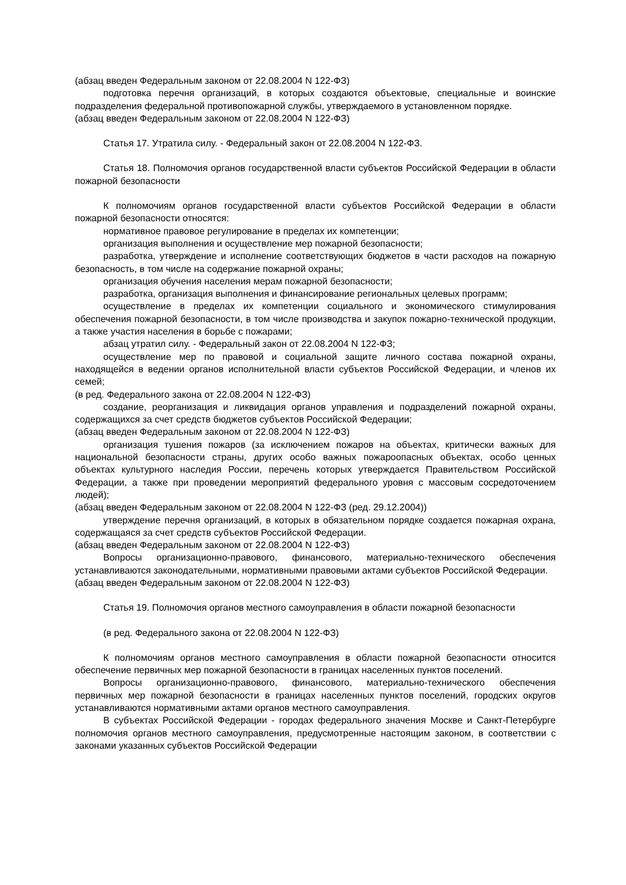(абзац введен Федеральным законом от 22.08.2004 N 122-ФЗ)
подготовка перечня организаций, в которых создаются объектовые, специальные и воинские подразделения федеральной противопожарной службы, утверждаемого в установленном порядке.
(абзац введен Федеральным законом от 22.08.2004 N 122-ФЗ)
Статья 17. Утратила силу. - Федеральный закон от 22.08.2004 N 122-ФЗ.
Статья 18. Полномочия органов государственной власти субъектов Российской Федерации в области пожарной безопасности
К полномочиям органов государственной власти субъектов Российской Федерации в области пожарной безопасности относятся:
нормативное правовое регулирование в пределах их компетенции;
организация выполнения и осуществление мер пожарной безопасности;
разработка, утверждение и исполнение соответствующих бюджетов в части расходов на пожарную безопасность, в том числе на содержание пожарной охраны;
организация обучения населения мерам пожарной безопасности;
разработка, организация выполнения и финансирование региональных целевых программ;
осуществление в пределах их компетенции социального и экономического стимулирования обеспечения пожарной безопасности, в том числе производства и закупок пожарно-технической продукции, а также участия населения в борьбе с пожарами;
абзац утратил силу. - Федеральный закон от 22.08.2004 N 122-ФЗ;
осуществление мер по правовой и социальной защите личного состава пожарной охраны, находящейся в ведении органов исполнительной власти субъектов Российской Федерации, и членов их семей;
(в ред. Федерального закона от 22.08.2004 N 122-ФЗ)
создание, реорганизация и ликвидация органов управления и подразделений пожарной охраны, содержащихся за счет средств бюджетов субъектов Российской Федерации;
(абзац введен Федеральным законом от 22.08.2004 N 122-ФЗ)
организация тушения пожаров (за исключением пожаров на объектах, критически важных для национальной безопасности страны, других особо важных пожароопасных объектах, особо ценных объектах культурного наследия России, перечень которых утверждается Правительством Российской Федерации, а также при проведении мероприятий федерального уровня с массовым сосредоточением людей);
(абзац введен Федеральным законом от 22.08.2004 N 122-ФЗ (ред. 29.12.2004))
утверждение перечня организаций, в которых в обязательном порядке создается пожарная охрана, содержащаяся за счет средств субъектов Российской Федерации.
(абзац введен Федеральным законом от 22.08.2004 N 122-ФЗ)
Вопросы организационно-правового, финансового, материально-технического обеспечения устанавливаются законодательными, нормативными правовыми актами субъектов Российской Федерации.
(абзац введен Федеральным законом от 22.08.2004 N 122-ФЗ)
Статья 19. Полномочия органов местного самоуправления в области пожарной безопасности
(в ред. Федерального закона от 22.08.2004 N 122-ФЗ)
К полномочиям органов местного самоуправления в области пожарной безопасности относится обеспечение первичных мер пожарной безопасности в границах населенных пунктов поселений.
Вопросы организационно-правового, финансового, материально-технического обеспечения первичных мер пожарной безопасности в границах населенных пунктов поселений, городских округов устанавливаются нормативными актами органов местного самоуправления.
В субъектах Российской Федерации - городах федерального значения Москве и Санкт-Петербурге полномочия органов местного самоуправления, предусмотренные настоящим законом, в соответствии с законами указанных субъектов Российской Федерации